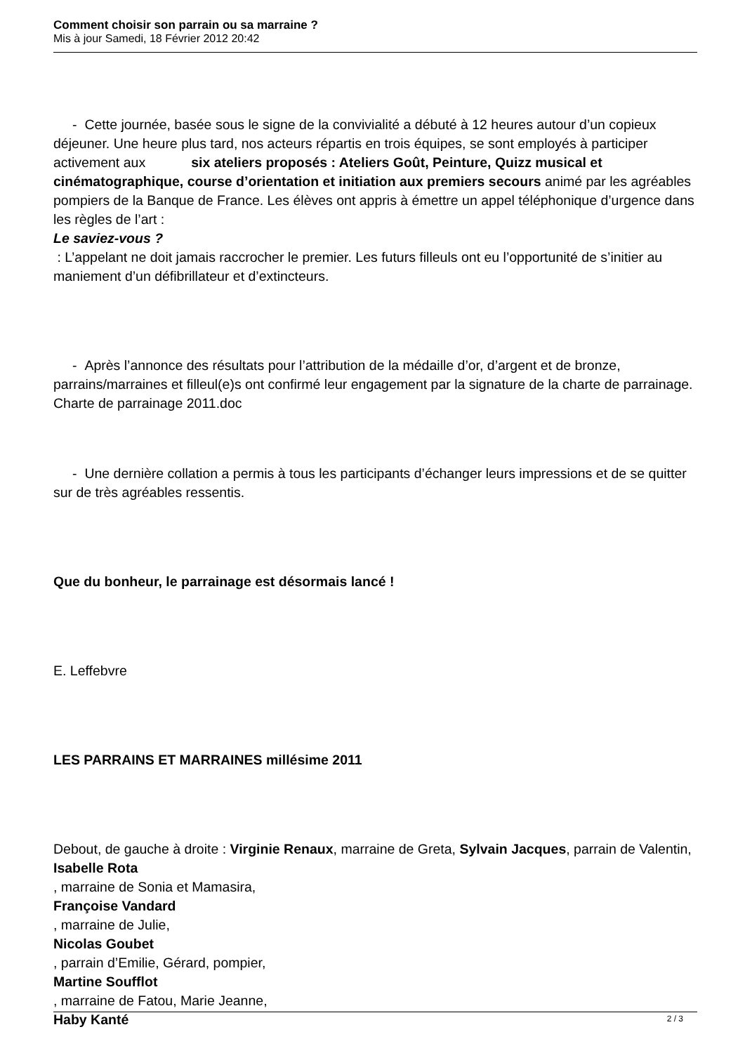Comment choisir son parrain ou sa marraine ?
Mis à jour Samedi, 18 Février 2012 20:42
- Cette journée, basée sous le signe de la convivialité a débuté à 12 heures autour d’un copieux déjeuner. Une heure plus tard, nos acteurs répartis en trois équipes, se sont employés à participer activement aux six ateliers proposés : Ateliers Goût, Peinture, Quizz musical et cinématographique, course d’orientation et initiation aux premiers secours animé par les agréables pompiers de la Banque de France. Les élèves ont appris à émettre un appel téléphonique d’urgence dans les règles de l’art :
Le saviez-vous ?
: L’appelant ne doit jamais raccrocher le premier. Les futurs filleuls ont eu l’opportunité de s’initier au maniement d’un défibrillateur et d’extincteurs.
- Après l’annonce des résultats pour l’attribution de la médaille d’or, d’argent et de bronze, parrains/marraines et filleul(e)s ont confirmé leur engagement par la signature de la charte de parrainage. Charte de parrainage 2011.doc
- Une dernière collation a permis à tous les participants d’échanger leurs impressions et de se quitter sur de très agréables ressentis.
Que du bonheur, le parrainage est désormais lancé !
E. Leffebvre
LES PARRAINS ET MARRAINES millésime 2011
Debout, de gauche à droite : Virginie Renaux, marraine de Greta, Sylvain Jacques, parrain de Valentin,
Isabelle Rota
, marraine de Sonia et Mamasira,
Françoise Vandard
, marraine de Julie,
Nicolas Goubet
, parrain d’Emilie, Gérard, pompier,
Martine Soufflot
, marraine de Fatou, Marie Jeanne,
Haby Kanté
2 / 3